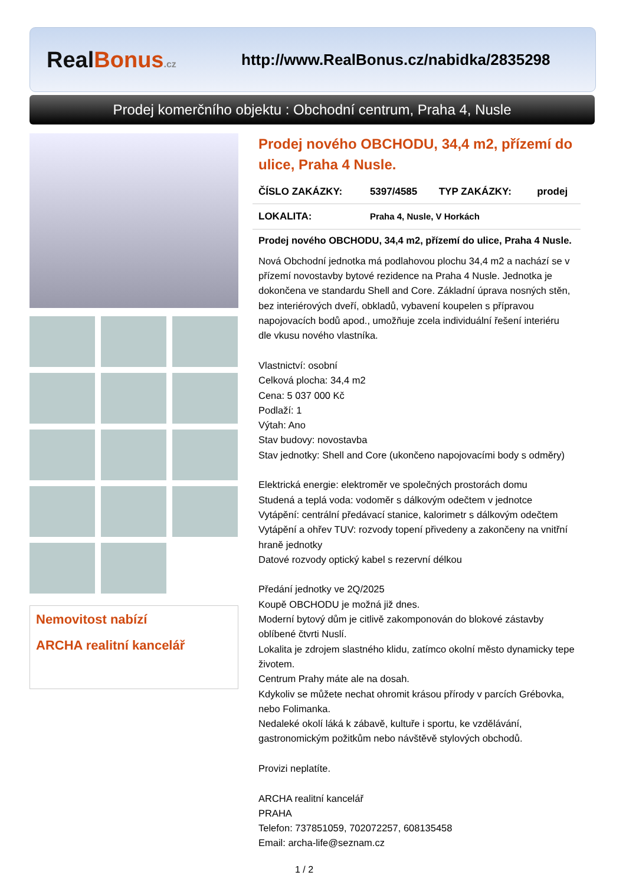RealBonus.cz
http://www.RealBonus.cz/nabidka/2835298
Prodej komerčního objektu : Obchodní centrum, Praha 4, Nusle
Nemovitost nabízí
ARCHA realitní kancelář
Prodej nového OBCHODU, 34,4 m2, přízemí do ulice, Praha 4 Nusle.
| ČÍSLO ZAKÁZKY: | 5397/4585 | TYP ZAKÁZKY: | prodej |
| LOKALITA: | Praha 4, Nusle, V Horkách | | |
Prodej nového OBCHODU, 34,4 m2, přízemí do ulice, Praha 4 Nusle.
Nová Obchodní jednotka má podlahovou plochu 34,4 m2 a nachází se v přízemí novostavby bytové rezidence na Praha 4 Nusle. Jednotka je dokončena ve standardu Shell and Core. Základní úprava nosných stěn, bez interiérových dveří, obkladů, vybavení koupelen s přípravou napojovacích bodů apod., umožňuje zcela individuální řešení interiéru dle vkusu nového vlastníka.
Vlastnictví: osobní
Celková plocha: 34,4 m2
Cena: 5 037 000 Kč
Podlaží: 1
Výtah: Ano
Stav budovy: novostavba
Stav jednotky: Shell and Core (ukončeno napojovacími body s odměry)
Elektrická energie: elektroměr ve společných prostorách domu
Studená a teplá voda: vodoměr s dálkovým odečtem v jednotce
Vytápění: centrální předávací stanice, kalorimetr s dálkovým odečtem
Vytápění a ohřev TUV: rozvody topení přivedeny a zakončeny na vnitřní hraně jednotky
Datové rozvody optický kabel s rezervní délkou
Předání jednotky ve 2Q/2025
Koupě OBCHODU je možná již dnes.
Moderní bytový dům je citlivě zakomponován do blokové zástavby oblíbené čtvrti Nuslí.
Lokalita je zdrojem slastného klidu, zatímco okolní město dynamicky tepe životem.
Centrum Prahy máte ale na dosah.
Kdykoliv se můžete nechat ohromit krásou přírody v parcích Grébovka, nebo Folimanka.
Nedaleké okolí láká k zábavě, kultuře i sportu, ke vzdělávání, gastronomickým požitkům nebo návštěvě stylových obchodů.
Provizi neplatíte.
ARCHA realitní kancelář
PRAHA
Telefon: 737851059, 702072257, 608135458
Email: archa-life@seznam.cz
1 / 2